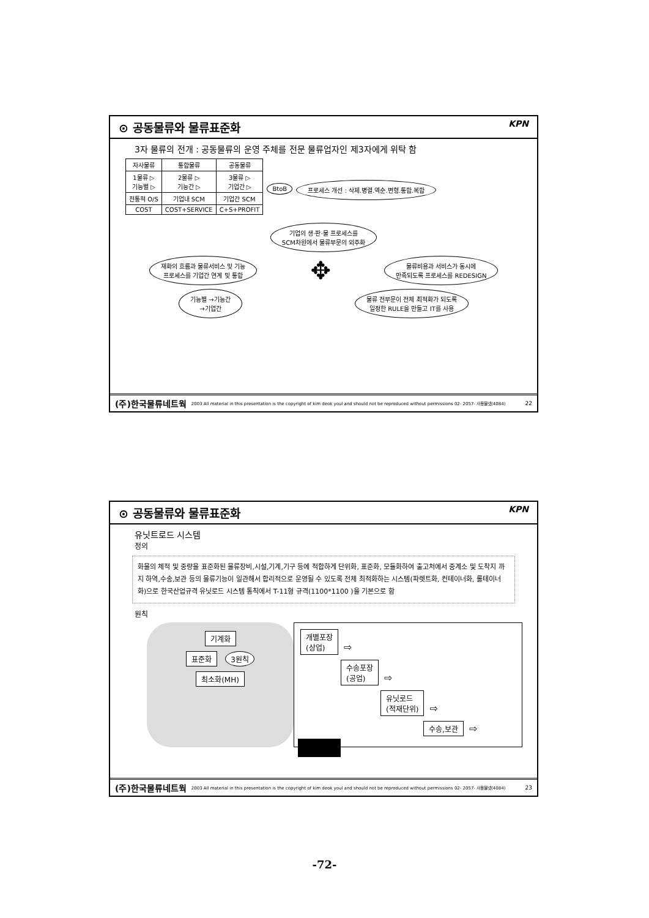⊙ 공동물류와 물류표준화 KPN
3자 물류의 전개 : 공동물류의 운영 주체를 전문 물류업자인 제3자에게 위탁 함
| 자사물류 | 통합물류 | 공동물류 |
| --- | --- | --- |
| 1물류 ▷ 기능별 ▷ | 2물류 ▷ 기능간 ▷ | 3물류 ▷ 기업간 ▷ |
| 전통적 O/S | 기업내 SCM | 기업간 SCM |
| COST | COST+SERVICE | C+S+PROFIT |
BtoB 프로세스 개선 : 삭제.병렬.역순.변형.통합.복합
기업의 생·판·물 프로세스를
SCM차원에서 물류부문의 외주화
재화의 흐름과 물류서비스 및 기능
프로세스를 기업간 연계 및 통합 ✥ 물류비용과 서비스가 동시에
만족되도록 프로세스를 REDESIGN
기능별 →기능간
→기업간 물류 전부문이 전체 최적화가 되도록
일정한 RULE을 만들고 IT를 사용
(주)한국물류네트웍 2003 All material in this presentation is the copyright of kim deok youl and should not be reproduced without permissions 02- 2057- 사용물넷(4084) 22
⊙ 공동물류와 물류표준화 KPN
유닛트로드 시스템
정의
화물의 체적 및 중량을 표준화된 물류장비,시설,기계,기구 등에 적합하게 단위화, 표준화, 모듈화하여 출고처에서 중계소 및 도착지 까지 하역,수송,보관 등의 물류기능이 일관해서 합리적으로 운영될 수 있도록 전체 최적화하는 시스템(파렛트화, 컨테이너화, 롤테이너화)으로 한국산업규격 유닛로드 시스템 통칙에서 T-11형 규격(1100*1100 )을 기본으로 함
원칙
기계화
표준화 3원칙
최소화(MH)
개별포장
(상업) ⇨
수송포장
(공업) ⇨
유닛로드
(적재단위) ⇨
수송,보관 ⇨
(주)한국물류네트웍 2003 All material in this presentation is the copyright of kim deok youl and should not be reproduced without permissions 02- 2057- 사용물넷(4084) 23
-72-